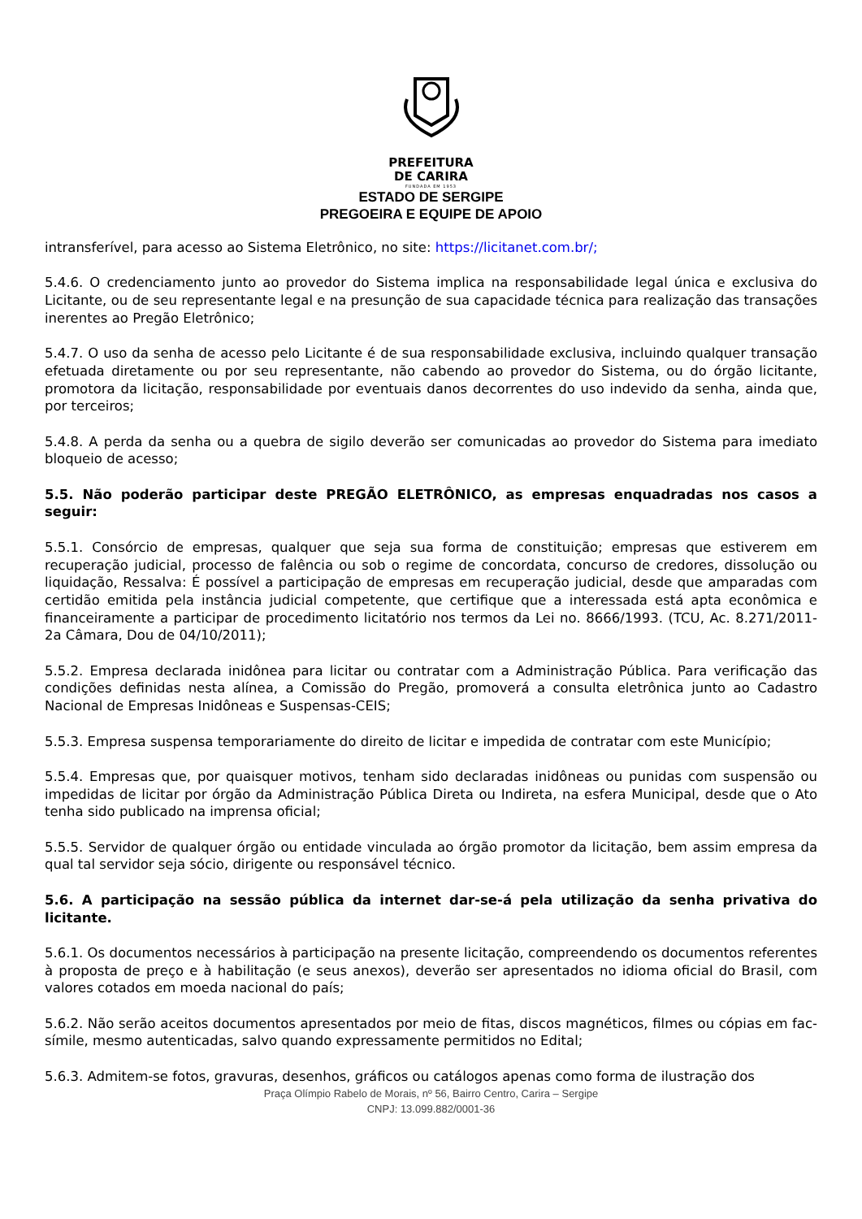PREFEITURA
DE CARIRA
FUNDADA EM 1953
ESTADO DE SERGIPE
PREGOEIRA E EQUIPE DE APOIO
intransferível, para acesso ao Sistema Eletrônico, no site: https://licitanet.com.br/;
5.4.6. O credenciamento junto ao provedor do Sistema implica na responsabilidade legal única e exclusiva do Licitante, ou de seu representante legal e na presunção de sua capacidade técnica para realização das transações inerentes ao Pregão Eletrônico;
5.4.7. O uso da senha de acesso pelo Licitante é de sua responsabilidade exclusiva, incluindo qualquer transação efetuada diretamente ou por seu representante, não cabendo ao provedor do Sistema, ou do órgão licitante, promotora da licitação, responsabilidade por eventuais danos decorrentes do uso indevido da senha, ainda que, por terceiros;
5.4.8. A perda da senha ou a quebra de sigilo deverão ser comunicadas ao provedor do Sistema para imediato bloqueio de acesso;
5.5. Não poderão participar deste PREGÃO ELETRÔNICO, as empresas enquadradas nos casos a seguir:
5.5.1. Consórcio de empresas, qualquer que seja sua forma de constituição; empresas que estiverem em recuperação judicial, processo de falência ou sob o regime de concordata, concurso de credores, dissolução ou liquidação, Ressalva: É possível a participação de empresas em recuperação judicial, desde que amparadas com certidão emitida pela instância judicial competente, que certifique que a interessada está apta econômica e financeiramente a participar de procedimento licitatório nos termos da Lei no. 8666/1993. (TCU, Ac. 8.271/2011-2a Câmara, Dou de 04/10/2011);
5.5.2. Empresa declarada inidônea para licitar ou contratar com a Administração Pública. Para verificação das condições definidas nesta alínea, a Comissão do Pregão, promoverá a consulta eletrônica junto ao Cadastro Nacional de Empresas Inidôneas e Suspensas-CEIS;
5.5.3. Empresa suspensa temporariamente do direito de licitar e impedida de contratar com este Município;
5.5.4. Empresas que, por quaisquer motivos, tenham sido declaradas inidôneas ou punidas com suspensão ou impedidas de licitar por órgão da Administração Pública Direta ou Indireta, na esfera Municipal, desde que o Ato tenha sido publicado na imprensa oficial;
5.5.5. Servidor de qualquer órgão ou entidade vinculada ao órgão promotor da licitação, bem assim empresa da qual tal servidor seja sócio, dirigente ou responsável técnico.
5.6. A participação na sessão pública da internet dar-se-á pela utilização da senha privativa do licitante.
5.6.1. Os documentos necessários à participação na presente licitação, compreendendo os documentos referentes à proposta de preço e à habilitação (e seus anexos), deverão ser apresentados no idioma oficial do Brasil, com valores cotados em moeda nacional do país;
5.6.2. Não serão aceitos documentos apresentados por meio de fitas, discos magnéticos, filmes ou cópias em fac-símile, mesmo autenticadas, salvo quando expressamente permitidos no Edital;
5.6.3. Admitem-se fotos, gravuras, desenhos, gráficos ou catálogos apenas como forma de ilustração dos
Praça Olímpio Rabelo de Morais, nº 56, Bairro Centro, Carira – Sergipe
CNPJ: 13.099.882/0001-36